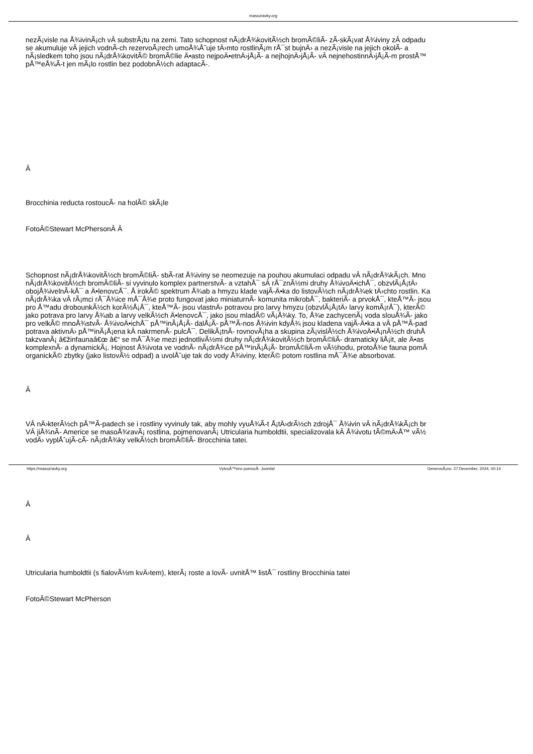masozravky.org
nezÃ¡visle na Å¾ivinÃ¡ch vÂ substrÃ¡tu na zemi. Tato schopnost nÃ¡drÅ¾kovitÃ½ch bromÃ©liÃ- zÃ-skÃ¡vat Å¾iviny zÂ odpadu
se akumuluje vÂ jejich vodnÃ-ch rezervoÃ¡rech umoÅ¾Åˆuje tÄ›mto rostlinÃ¡m rÅ¯st bujnÄ› a nezÃ¡visle na jejich okolÃ- a
nÃ¡sledkem toho jsou nÃ¡drÅ¾kovitÃ© bromÃ©lie Ä•asto nejpoÄ•etnÄ›jÅ¡Ã- a nejhojnÄ›jÅ¡Ã- vÂ nejnehostinnÄ›jÅ¡Ã-m prostÅ™
pÅ™eÅ¾Ã-t jen mÃ¡lo rostlin bez podobnÃ½ch adaptacÃ-.
Â
Brocchinia reducta rostoucÃ- na holÃ© skÃ¡le
FotoÂ©Stewart McPhersonÂ Â
Schopnost nÃ¡drÅ¾kovitÃ½ch bromÃ©liÃ- sbÃ-rat Å¾iviny se neomezuje na pouhou akumulaci odpadu vÂ nÃ¡drÅ¾kÃ¡ch. Mno
nÃ¡drÅ¾kovitÃ½ch bromÃ©liÃ- si vyvinulo komplex partnerstvÃ- a vztahÅ¯ sÂ rÅ¯znÃ½mi druhy Å¾ivoÄ•ichÅ¯, obzvlÃ¡Å¡tÄ›
obojÅ¾ivelnÃ-kÅ¯ a Ä•lenovcÅ¯. Å irokÃ© spektrum Å¾ab a hmyzu klade vajÃ-Ä•ka do listovÃ½ch nÃ¡drÅ¾ek tÄ›chto rostlin. Ka
nÃ¡drÅ¾ka vÂ rÃ¡mci rÅ¯Å¾ice mÅ¯Å¾e proto fungovat jako miniaturnÃ- komunita mikrobÅ¯, bakteriÃ- a prvokÅ¯, kteÅ™Ã- jsou
pro Å™adu drobounkÃ½ch korÃ½Å¡Å¯, kteÅ™Ã- jsou vlastnÄ› potravou pro larvy hmyzu (obzvlÃ¡Å¡tÄ› larvy komÃ¡rÅ¯), kterÃ©
jako potrava pro larvy Å¾ab a larvy velkÃ½ch Ä•lenovcÅ¯, jako jsou mladÃ© vÃ¡Å¾ky. To, Å¾e zachycenÃ¡ voda slouÅ¾Ã- jako
pro velkÃ© mnoÅ¾stvÃ- Å¾ivoÄ•ichÅ¯ pÅ™inÃ¡Å¡Ã- dalÅ¡Ã- pÅ™Ã-nos Å¾ivin kdyÅ¾ jsou kladena vajÃ-Ä•ka a vÂ pÅ™Ã-pad
potrava aktivnÄ› pÅ™inÃ¡Å¡ena kÂ nakrmenÃ- pulcÅ¯. DelikÃ¡tnÃ- rovnovÃ¡ha a skupina zÃ¡vislÃ½ch Å¾ivoÄ•iÅ¡nÃ½ch druhÅ
takzvanÃ¡ â€žinfaunaâ€œ â€“ se mÅ¯Å¾e mezi jednotlivÃ½mi druhy nÃ¡drÅ¾kovitÃ½ch bromÃ©liÃ- dramaticky liÅ¡it, ale Ä•as
komplexnÃ- a dynamickÃ¡. Hojnost Å¾ivota ve vodnÃ- nÃ¡drÅ¾ce pÅ™inÃ¡Å¡Ã- bromÃ©liÃ-m vÃ½hodu, protoÅ¾e fauna pomÃ
organickÃ© zbytky (jako listovÃ½ odpad) a uvolÅˆuje tak do vody Å¾iviny, kterÃ© potom rostlina mÅ¯Å¾e absorbovat.
Â
VÂ nÄ›kterÃ½ch pÅ™Ã-padech se i rostliny vyvinuly tak, aby mohly vyuÅ¾Ã-t Å¡tÄ›drÃ½ch zdrojÅ¯ Å¾ivin vÂ nÃ¡drÅ¾kÃ¡ch br
VÂ jiÅ¾nÃ- Americe se masoÅ¾ravÃ¡ rostlina, pojmenovanÃ¡ Utricularia humboldtii, specializovala kÂ Å¾ivotu tÃ©mÄ›Å™ vÃ½
vodÄ› vyplÅˆujÃ-cÃ- nÃ¡drÅ¾ky velkÃ½ch bromÃ©liÃ- Brocchinia tatei.
Â
Â
Utricularia humboldtii (s fialovÃ½m kvÄ›tem), kterÃ¡ roste a lovÃ- uvnitÅ™ listÅ¯ rostliny Brocchinia tatei
FotoÂ©Stewart McPherson
https://masozravky.org VytvoÅ™eno pomocÃ- Joomla! GenerovÃ¡no: 27 December, 2024, 00:14